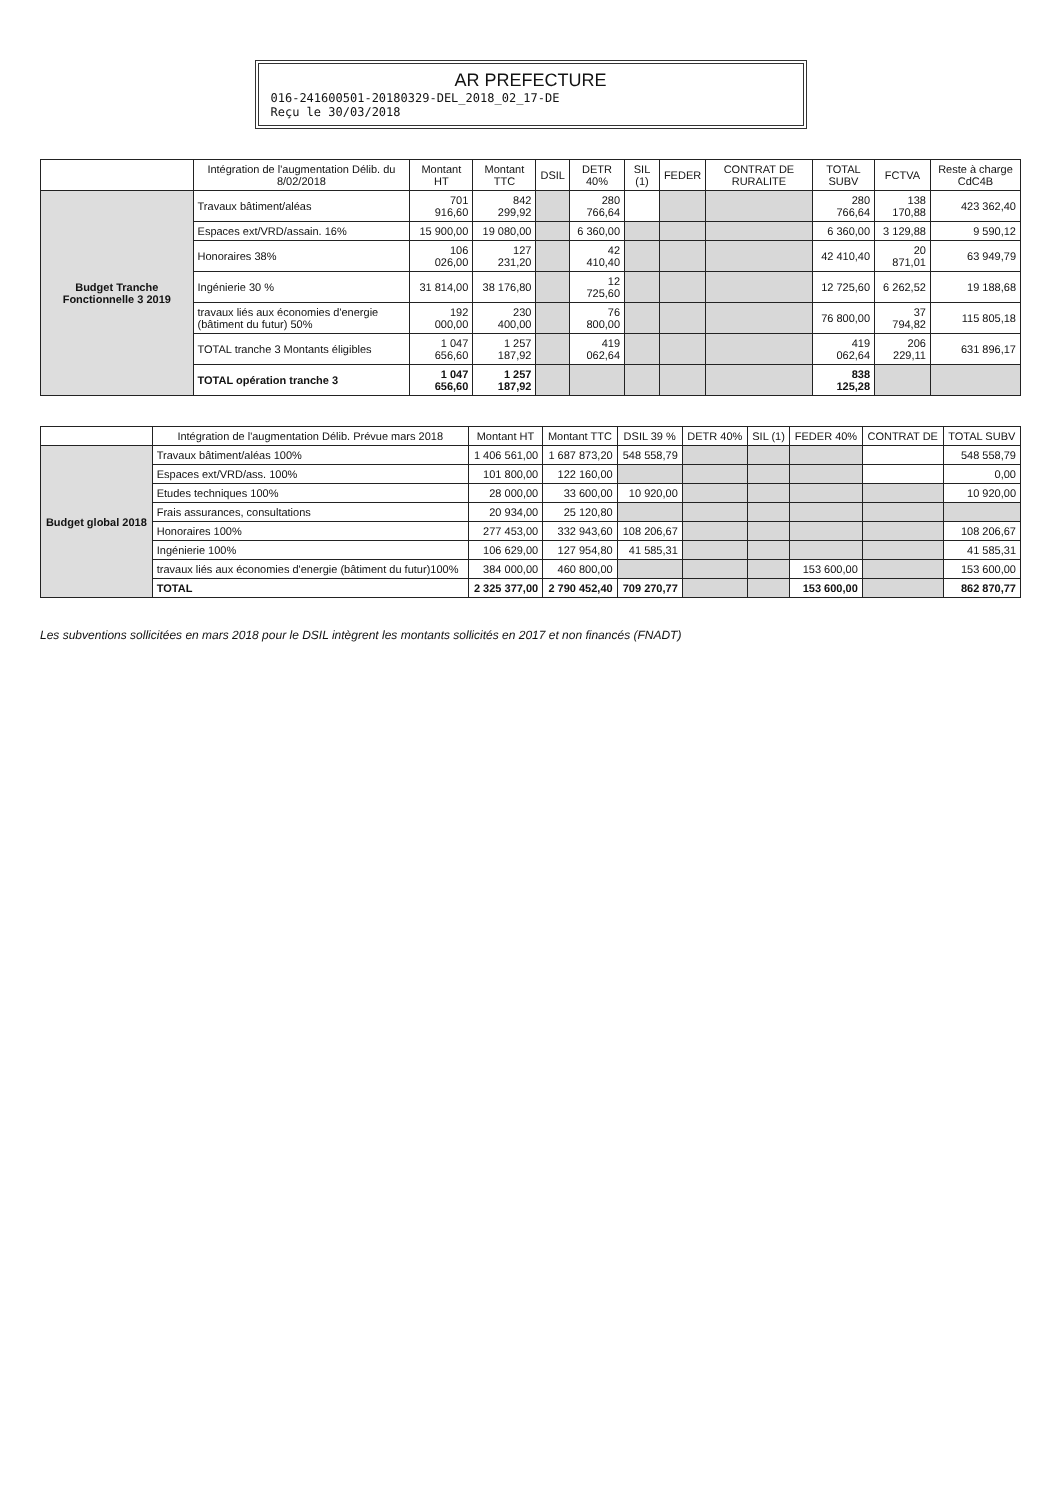AR PREFECTURE
016-241600501-20180329-DEL_2018_02_17-DE
Reçu le 30/03/2018
| | Intégration de l'augmentation Délib. du 8/02/2018 | Montant HT | Montant TTC | DSIL | DETR 40% | SIL (1) | FEDER | CONTRAT DE RURALITE | TOTAL SUBV | FCTVA | Reste à charge CdC4B |
| --- | --- | --- | --- | --- | --- | --- | --- | --- | --- | --- | --- |
| Budget Tranche Fonctionnelle 3 2019 | Travaux bâtiment/aléas | 701 916,60 | 842 299,92 | | 280 766,64 | | | | 280 766,64 | 138 170,88 | 423 362,40 |
| | Espaces ext/VRD/assain. 16% | 15 900,00 | 19 080,00 | | 6 360,00 | | | | 6 360,00 | 3 129,88 | 9 590,12 |
| | Honoraires 38% | 106 026,00 | 127 231,20 | | 42 410,40 | | | | 42 410,40 | 20 871,01 | 63 949,79 |
| | Ingénierie 30 % | 31 814,00 | 38 176,80 | | 12 725,60 | | | | 12 725,60 | 6 262,52 | 19 188,68 |
| | travaux liés aux économies d'energie (bâtiment du futur) 50% | 192 000,00 | 230 400,00 | | 76 800,00 | | | | 76 800,00 | 37 794,82 | 115 805,18 |
| | TOTAL tranche 3 Montants éligibles | 1 047 656,60 | 1 257 187,92 | | 419 062,64 | | | | 419 062,64 | 206 229,11 | 631 896,17 |
| | TOTAL opération tranche 3 | 1 047 656,60 | 1 257 187,92 | | | | | | 838 125,28 | | |
| | Intégration de l'augmentation Délib. Prévue mars 2018 | Montant HT | Montant TTC | DSIL 39 % | DETR 40% | SIL (1) | FEDER 40% | CONTRAT DE | TOTAL SUBV |
| --- | --- | --- | --- | --- | --- | --- | --- | --- | --- |
| Budget global 2018 | Travaux bâtiment/aléas 100% | 1 406 561,00 | 1 687 873,20 | 548 558,79 | | | | | 548 558,79 |
| | Espaces ext/VRD/ass. 100% | 101 800,00 | 122 160,00 | | | | | | 0,00 |
| | Etudes techniques 100% | 28 000,00 | 33 600,00 | 10 920,00 | | | | | 10 920,00 |
| | Frais assurances, consultations | 20 934,00 | 25 120,80 | | | | | | |
| | Honoraires 100% | 277 453,00 | 332 943,60 | 108 206,67 | | | | | 108 206,67 |
| | Ingénierie 100% | 106 629,00 | 127 954,80 | 41 585,31 | | | | | 41 585,31 |
| | travaux liés aux économies d'energie (bâtiment du futur)100% | 384 000,00 | 460 800,00 | | | | 153 600,00 | | 153 600,00 |
| | TOTAL | 2 325 377,00 | 2 790 452,40 | 709 270,77 | | | 153 600,00 | | 862 870,77 |
Les subventions sollicitées en mars 2018 pour le DSIL intègrent les montants sollicités en 2017 et non financés (FNADT)